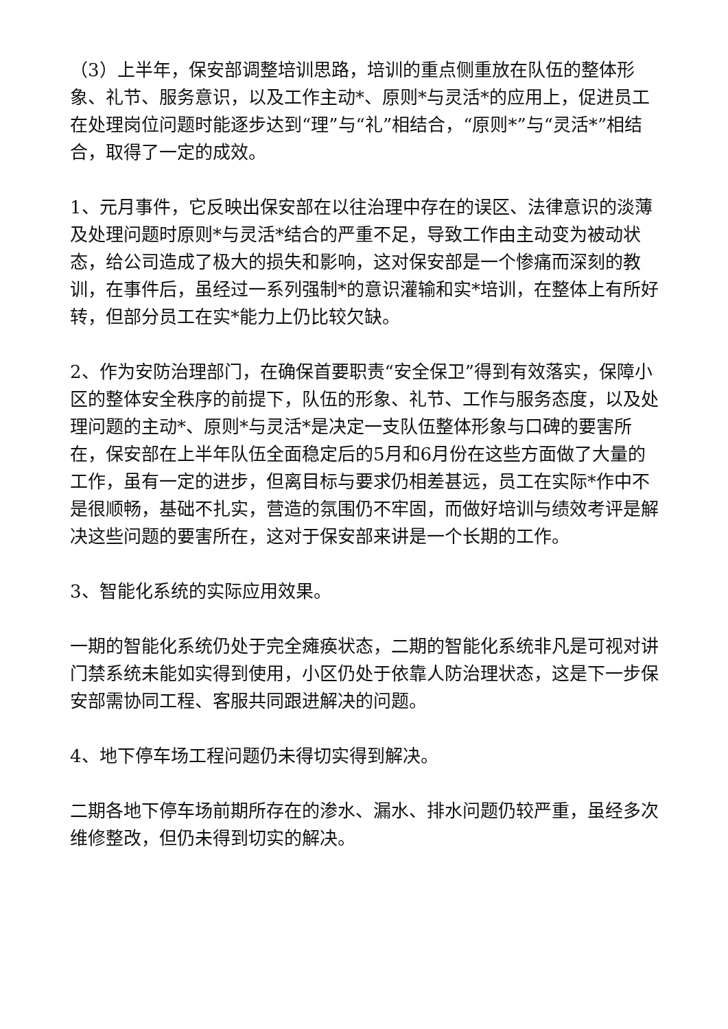（3）上半年，保安部调整培训思路，培训的重点侧重放在队伍的整体形象、礼节、服务意识，以及工作主动*、原则*与灵活*的应用上，促进员工在处理岗位问题时能逐步达到“理”与“礼”相结合，“原则*”与“灵活*”相结合，取得了一定的成效。
1、元月事件，它反映出保安部在以往治理中存在的误区、法律意识的淡薄及处理问题时原则*与灵活*结合的严重不足，导致工作由主动变为被动状态，给公司造成了极大的损失和影响，这对保安部是一个惨痛而深刻的教训，在事件后，虽经过一系列强制*的意识灌输和实*培训，在整体上有所好转，但部分员工在实*能力上仍比较欠缺。
2、作为安防治理部门，在确保首要职责“安全保卫”得到有效落实，保障小区的整体安全秩序的前提下，队伍的形象、礼节、工作与服务态度，以及处理问题的主动*、原则*与灵活*是决定一支队伍整体形象与口碑的要害所在，保安部在上半年队伍全面稳定后的5月和6月份在这些方面做了大量的工作，虽有一定的进步，但离目标与要求仍相差甚远，员工在实际*作中不是很顺畅，基础不扎实，营造的氛围仍不牢固，而做好培训与绩效考评是解决这些问题的要害所在，这对于保安部来讲是一个长期的工作。
3、智能化系统的实际应用效果。
一期的智能化系统仍处于完全瘫痪状态，二期的智能化系统非凡是可视对讲门禁系统未能如实得到使用，小区仍处于依靠人防治理状态，这是下一步保安部需协同工程、客服共同跟进解决的问题。
4、地下停车场工程问题仍未得切实得到解决。
二期各地下停车场前期所存在的渗水、漏水、排水问题仍较严重，虽经多次维修整改，但仍未得到切实的解决。